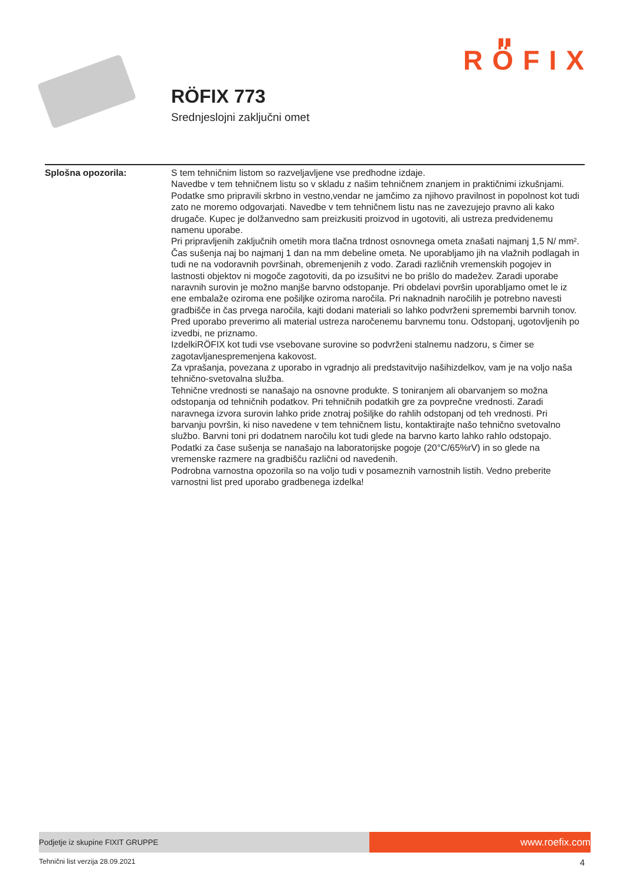RÖFIX
RÖFIX 773
Srednjeslojni zaključni omet
Splošna opozorila: S tem tehničnim listom so razveljavljene vse predhodne izdaje.
Navedbe v tem tehničnem listu so v skladu z našim tehničnem znanjem in praktičnimi izkušnjami. Podatke smo pripravili skrbno in vestno,vendar ne jamčimo za njihovo pravilnost in popolnost kot tudi zato ne moremo odgovarjati. Navedbe v tem tehničnem listu nas ne zavezujejo pravno ali kako drugače. Kupec je dolžanvedno sam preizkusiti proizvod in ugotoviti, ali ustreza predvidenemu namenu uporabe.
Pri pripravljenih zaključnih ometih mora tlačna trdnost osnovnega ometa znašati najmanj 1,5 N/ mm². Čas sušenja naj bo najmanj 1 dan na mm debeline ometa. Ne uporabljamo jih na vlažnih podlagah in tudi ne na vodoravnih površinah, obremenjenih z vodo. Zaradi različnih vremenskih pogojev in lastnosti objektov ni mogoče zagotoviti, da po izsušitvi ne bo prišlo do madežev. Zaradi uporabe naravnih surovin je možno manjše barvno odstopanje. Pri obdelavi površin uporabljamo omet le iz ene embalaže oziroma ene pošiljke oziroma naročila. Pri naknadnih naročilih je potrebno navesti gradbišče in čas prvega naročila, kajti dodani materiali so lahko podvrženi spremembi barvnih tonov. Pred uporabo preverimo ali material ustreza naročenemu barvnemu tonu. Odstopanj, ugotovljenih po izvedbi, ne priznamo.
IzdelkiRÖFIX kot tudi vse vsebovane surovine so podvrženi stalnemu nadzoru, s čimer se zagotavljanespremenjena kakovost.
Za vprašanja, povezana z uporabo in vgradnjo ali predstavitvijo našihizdelkov, vam je na voljo naša tehnično-svetovalna služba.
Tehnične vrednosti se nanašajo na osnovne produkte. S toniranjem ali obarvanjem so možna odstopanja od tehničnih podatkov. Pri tehničnih podatkih gre za povprečne vrednosti. Zaradi naravnega izvora surovin lahko pride znotraj pošiljke do rahlih odstopanj od teh vrednosti. Pri barvanju površin, ki niso navedene v tem tehničnem listu, kontaktirajte našo tehnično svetovalno službo. Barvni toni pri dodatnem naročilu kot tudi glede na barvno karto lahko rahlo odstopajo.
Podatki za čase sušenja se nanašajo na laboratorijske pogoje (20°C/65%rV) in so glede na vremenske razmere na gradbišču različni od navedenih.
Podrobna varnostna opozorila so na voljo tudi v posameznih varnostnih listih. Vedno preberite varnostni list pred uporabo gradbenega izdelka!
Podjetje iz skupine FIXIT GRUPPE
www.roefix.com
Tehnični list verzija 28.09.2021 4